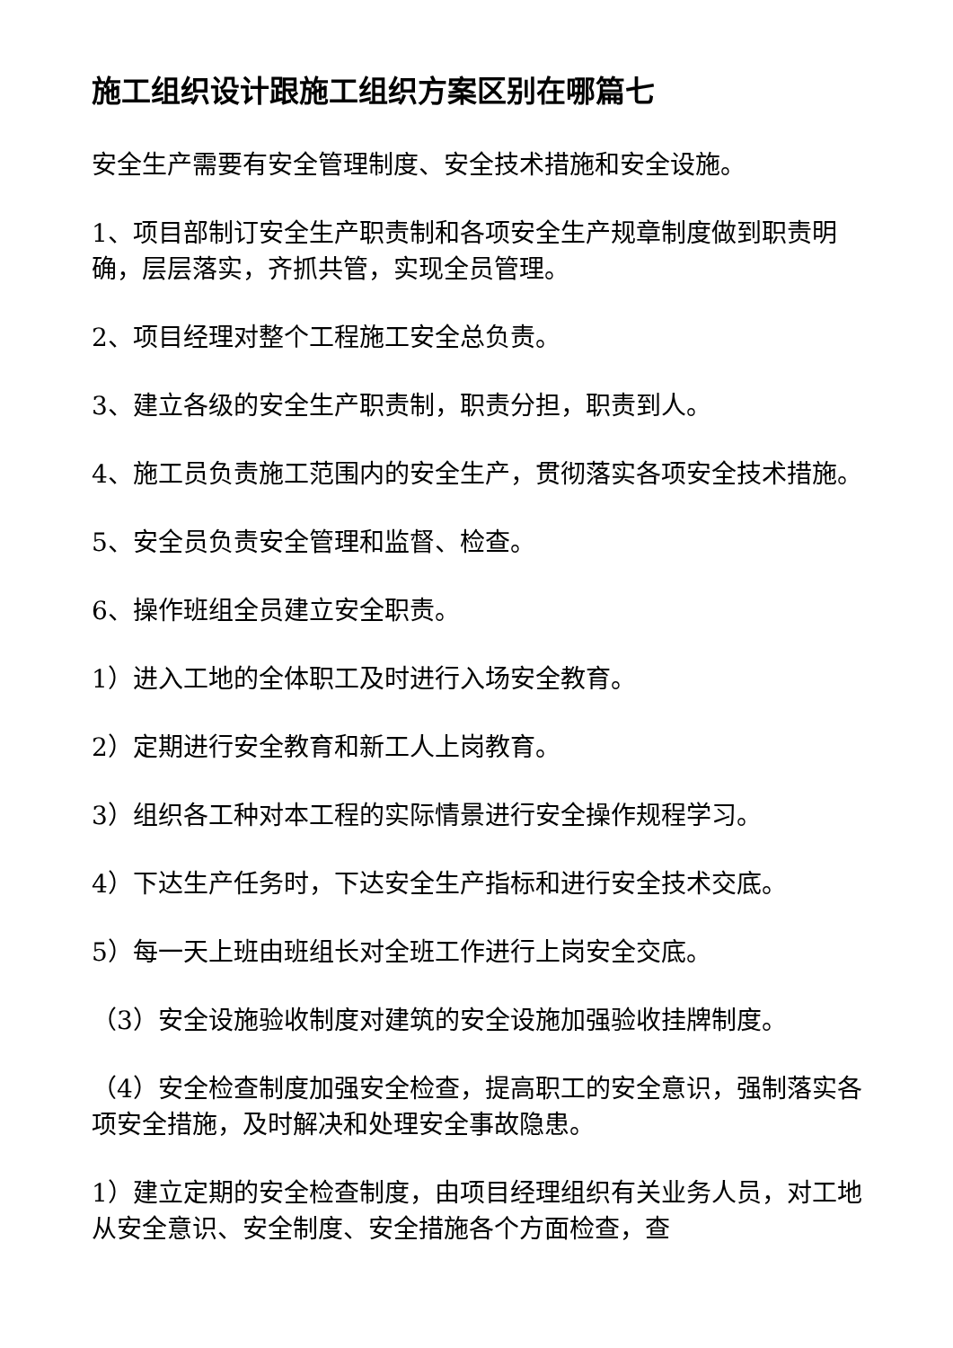施工组织设计跟施工组织方案区别在哪篇七
安全生产需要有安全管理制度、安全技术措施和安全设施。
1、项目部制订安全生产职责制和各项安全生产规章制度做到职责明确，层层落实，齐抓共管，实现全员管理。
2、项目经理对整个工程施工安全总负责。
3、建立各级的安全生产职责制，职责分担，职责到人。
4、施工员负责施工范围内的安全生产，贯彻落实各项安全技术措施。
5、安全员负责安全管理和监督、检查。
6、操作班组全员建立安全职责。
1）进入工地的全体职工及时进行入场安全教育。
2）定期进行安全教育和新工人上岗教育。
3）组织各工种对本工程的实际情景进行安全操作规程学习。
4）下达生产任务时，下达安全生产指标和进行安全技术交底。
5）每一天上班由班组长对全班工作进行上岗安全交底。
（3）安全设施验收制度对建筑的安全设施加强验收挂牌制度。
（4）安全检查制度加强安全检查，提高职工的安全意识，强制落实各项安全措施，及时解决和处理安全事故隐患。
1）建立定期的安全检查制度，由项目经理组织有关业务人员，对工地从安全意识、安全制度、安全措施各个方面检查，查